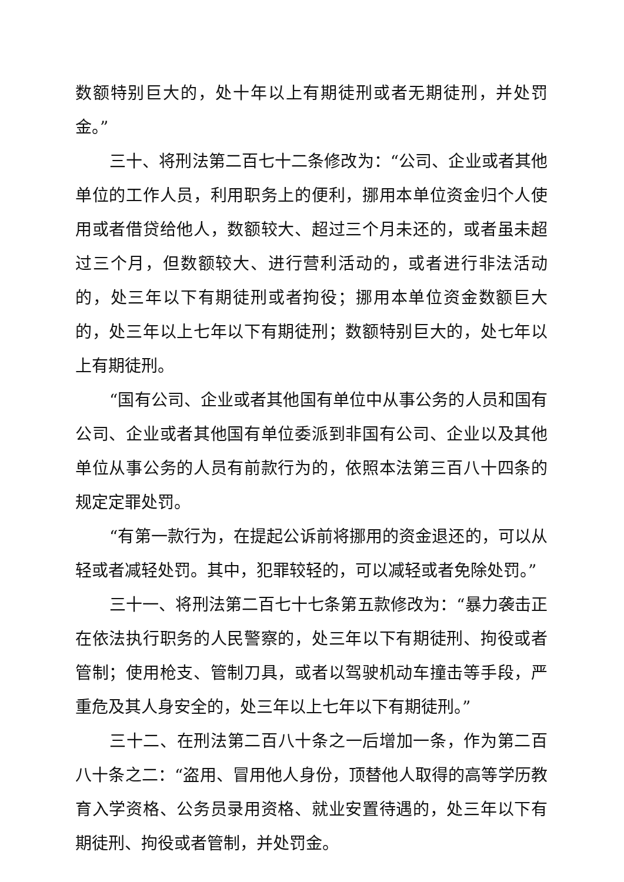数额特别巨大的，处十年以上有期徒刑或者无期徒刑，并处罚金。”
三十、将刑法第二百七十二条修改为：“公司、企业或者其他单位的工作人员，利用职务上的便利，挪用本单位资金归个人使用或者借贷给他人，数额较大、超过三个月未还的，或者虽未超过三个月，但数额较大、进行营利活动的，或者进行非法活动的，处三年以下有期徒刑或者拘役；挪用本单位资金数额巨大的，处三年以上七年以下有期徒刑；数额特别巨大的，处七年以上有期徒刑。
“国有公司、企业或者其他国有单位中从事公务的人员和国有公司、企业或者其他国有单位委派到非国有公司、企业以及其他单位从事公务的人员有前款行为的，依照本法第三百八十四条的规定定罪处罚。
“有第一款行为，在提起公诉前将挪用的资金退还的，可以从轻或者减轻处罚。其中，犯罪较轻的，可以减轻或者免除处罚。”
三十一、将刑法第二百七十七条第五款修改为：“暴力袭击正在依法执行职务的人民警察的，处三年以下有期徒刑、拘役或者管制；使用枪支、管制刀具，或者以驾驶机动车撞击等手段，严重危及其人身安全的，处三年以上七年以下有期徒刑。”
三十二、在刑法第二百八十条之一后增加一条，作为第二百八十条之二：“盗用、冒用他人身份，顶替他人取得的高等学历教育入学资格、公务员录用资格、就业安置待遇的，处三年以下有期徒刑、拘役或者管制，并处罚金。